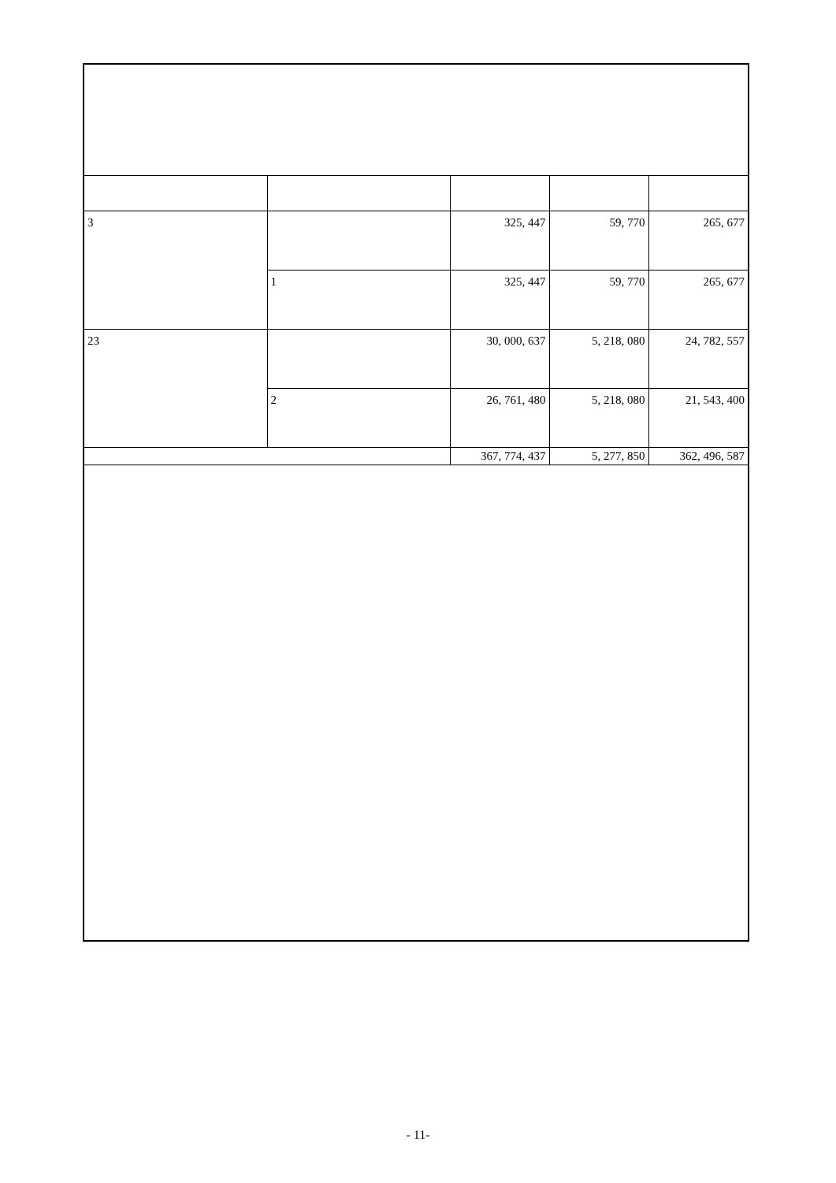| 3 | | 325, 447 | 59, 770 | 265, 677 |
| | 1 | 325, 447 | 59, 770 | 265, 677 |
| 23 | | 30, 000, 637 | 5, 218, 080 | 24, 782, 557 |
| | 2 | 26, 761, 480 | 5, 218, 080 | 21, 543, 400 |
| | | 367, 774, 437 | 5, 277, 850 | 362, 496, 587 |
- 11-